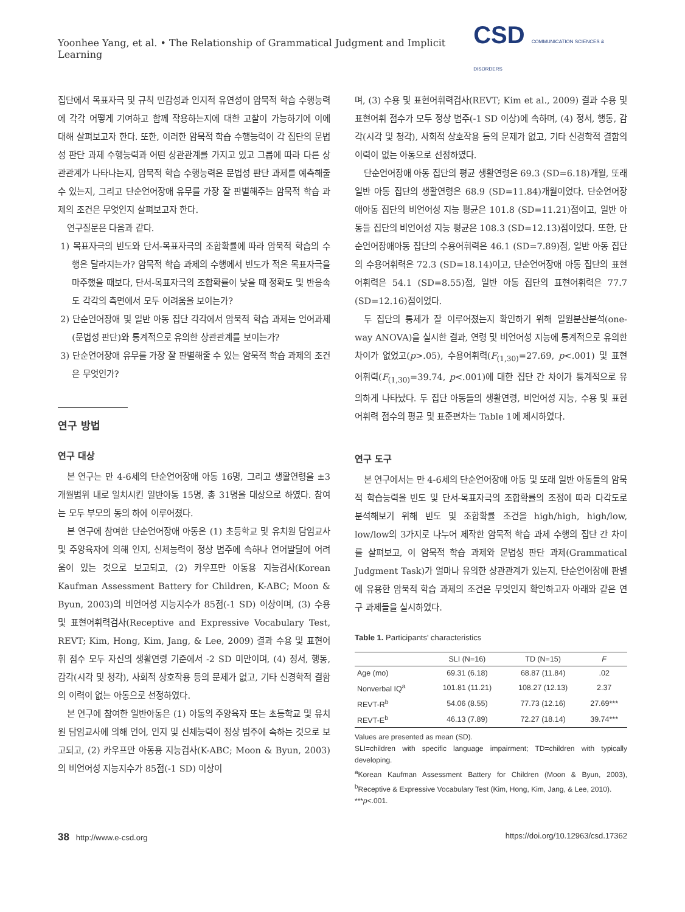Yoonhee Yang, et al. • The Relationship of Grammatical Judgment and Implicit Learning
CSD COMMUNICATION SCIENCES & DISORDERS
집단에서 목표자극 및 규칙 민감성과 인지적 유연성이 암묵적 학습 수행능력에 각각 어떻게 기여하고 함께 작용하는지에 대한 고찰이 가능하기에 이에 대해 살펴보고자 한다. 또한, 이러한 암묵적 학습 수행능력이 각 집단의 문법성 판단 과제 수행능력과 어떤 상관관계를 가지고 있고 그룹에 따라 다른 상관관계가 나타나는지, 암묵적 학습 수행능력은 문법성 판단 과제를 예측해줄 수 있는지, 그리고 단순언어장애 유무를 가장 잘 판별해주는 암묵적 학습 과제의 조건은 무엇인지 살펴보고자 한다.
연구질문은 다음과 같다.
1) 목표자극의 빈도와 단서-목표자극의 조합확률에 따라 암묵적 학습의 수행은 달라지는가? 암묵적 학습 과제의 수행에서 빈도가 적은 목표자극을 마주했을 때보다, 단서-목표자극의 조합확률이 낮을 때 정확도 및 반응속도 각각의 측면에서 모두 어려움을 보이는가?
2) 단순언어장애 및 일반 아동 집단 각각에서 암묵적 학습 과제는 언어과제(문법성 판단)와 통계적으로 유의한 상관관계를 보이는가?
3) 단순언어장애 유무를 가장 잘 판별해줄 수 있는 암묵적 학습 과제의 조건은 무엇인가?
연구 방법
연구 대상
본 연구는 만 4-6세의 단순언어장애 아동 16명, 그리고 생활연령을 ±3개월범위 내로 일치시킨 일반아동 15명, 총 31명을 대상으로 하였다. 참여는 모두 부모의 동의 하에 이루어졌다.
본 연구에 참여한 단순언어장애 아동은 (1) 초등학교 및 유치원 담임교사 및 주양육자에 의해 인지, 신체능력이 정상 범주에 속하나 언어발달에 어려움이 있는 것으로 보고되고, (2) 카우프만 아동용 지능검사(Korean Kaufman Assessment Battery for Children, K-ABC; Moon & Byun, 2003)의 비언어성 지능지수가 85점(-1 SD) 이상이며, (3) 수용 및 표현어휘력검사(Receptive and Expressive Vocabulary Test, REVT; Kim, Hong, Kim, Jang, & Lee, 2009) 결과 수용 및 표현어휘 점수 모두 자신의 생활연령 기준에서 -2 SD 미만이며, (4) 정서, 행동, 감각(시각 및 청각), 사회적 상호작용 등의 문제가 없고, 기타 신경학적 결함의 이력이 없는 아동으로 선정하였다.
본 연구에 참여한 일반아동은 (1) 아동의 주양육자 또는 초등학교 및 유치원 담임교사에 의해 언어, 인지 및 신체능력이 정상 범주에 속하는 것으로 보고되고, (2) 카우프만 아동용 지능검사(K-ABC; Moon & Byun, 2003)의 비언어성 지능지수가 85점(-1 SD) 이상이
며, (3) 수용 및 표현어휘력검사(REVT; Kim et al., 2009) 결과 수용 및 표현어휘 점수가 모두 정상 범주(-1 SD 이상)에 속하며, (4) 정서, 행동, 감각(시각 및 청각), 사회적 상호작용 등의 문제가 없고, 기타 신경학적 결함의 이력이 없는 아동으로 선정하였다.
단순언어장애 아동 집단의 평균 생활연령은 69.3 (SD=6.18)개월, 또래 일반 아동 집단의 생활연령은 68.9 (SD=11.84)개월이었다. 단순언어장애아동 집단의 비언어성 지능 평균은 101.8 (SD=11.21)점이고, 일반 아동들 집단의 비언어성 지능 평균은 108.3 (SD=12.13)점이었다. 또한, 단순언어장애아동 집단의 수용어휘력은 46.1 (SD=7.89)점, 일반 아동 집단의 수용어휘력은 72.3 (SD=18.14)이고, 단순언어장애 아동 집단의 표현어휘력은 54.1 (SD=8.55)점, 일반 아동 집단의 표현어휘력은 77.7 (SD=12.16)점이었다.
두 집단의 통제가 잘 이루어졌는지 확인하기 위해 일원분산분석(one-way ANOVA)을 실시한 결과, 연령 및 비언어성 지능에 통계적으로 유의한 차이가 없었고(p>.05), 수용어휘력(F<sub>(1,30)</sub>=27.69, p<.001) 및 표현어휘력(F<sub>(1,30)</sub>=39.74, p<.001)에 대한 집단 간 차이가 통계적으로 유의하게 나타났다. 두 집단 아동들의 생활연령, 비언어성 지능, 수용 및 표현 어휘력 점수의 평균 및 표준편차는 Table 1에 제시하였다.
연구 도구
본 연구에서는 만 4-6세의 단순언어장애 아동 및 또래 일반 아동들의 암묵적 학습능력을 빈도 및 단서-목표자극의 조합확률의 조정에 따라 다각도로 분석해보기 위해 빈도 및 조합확률 조건을 high/high, high/low, low/low의 3가지로 나누어 제작한 암묵적 학습 과제 수행의 집단 간 차이를 살펴보고, 이 암묵적 학습 과제와 문법성 판단 과제(Grammatical Judgment Task)가 얼마나 유의한 상관관계가 있는지, 단순언어장애 판별에 유용한 암묵적 학습 과제의 조건은 무엇인지 확인하고자 아래와 같은 연구 과제들을 실시하였다.
Table 1. Participants' characteristics
| | SLI (N=16) | TD (N=15) | F |
| --- | --- | --- | --- |
| Age (mo) | 69.31 (6.18) | 68.87 (11.84) | .02 |
| Nonverbal IQ<sup>a</sup> | 101.81 (11.21) | 108.27 (12.13) | 2.37 |
| REVT-R<sup>b</sup> | 54.06 (8.55) | 77.73 (12.16) | 27.69*** |
| REVT-E<sup>b</sup> | 46.13 (7.89) | 72.27 (18.14) | 39.74*** |
Values are presented as mean (SD).
SLI=children with specific language impairment; TD=children with typically developing.
<sup>a</sup> Korean Kaufman Assessment Battery for Children (Moon & Byun, 2003), <sup>b</sup>Receptive & Expressive Vocabulary Test (Kim, Hong, Kim, Jang, & Lee, 2010).
***p<.001.
38 http://www.e-csd.org https://doi.org/10.12963/csd.17362